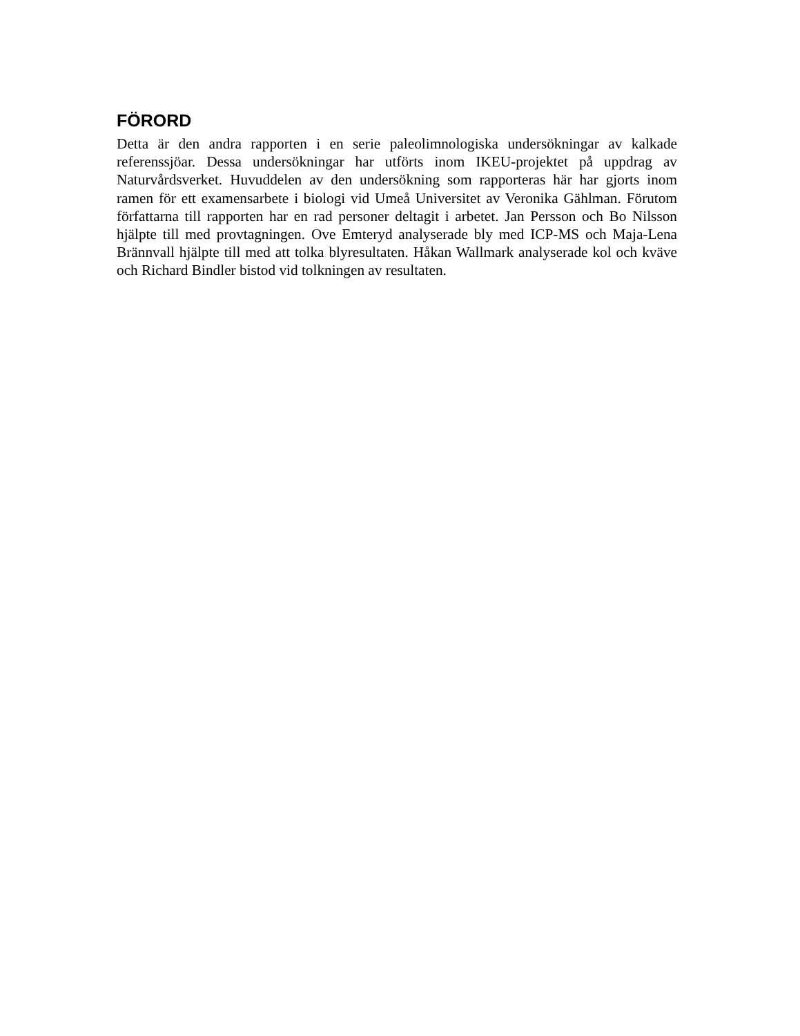FÖRORD
Detta är den andra rapporten i en serie paleolimnologiska undersökningar av kalkade referenssjöar. Dessa undersökningar har utförts inom IKEU-projektet på uppdrag av Naturvårdsverket. Huvuddelen av den undersökning som rapporteras här har gjorts inom ramen för ett examensarbete i biologi vid Umeå Universitet av Veronika Gählman. Förutom författarna till rapporten har en rad personer deltagit i arbetet. Jan Persson och Bo Nilsson hjälpte till med provtagningen. Ove Emteryd analyserade bly med ICP-MS och Maja-Lena Brännvall hjälpte till med att tolka blyresultaten. Håkan Wallmark analyserade kol och kväve och Richard Bindler bistod vid tolkningen av resultaten.